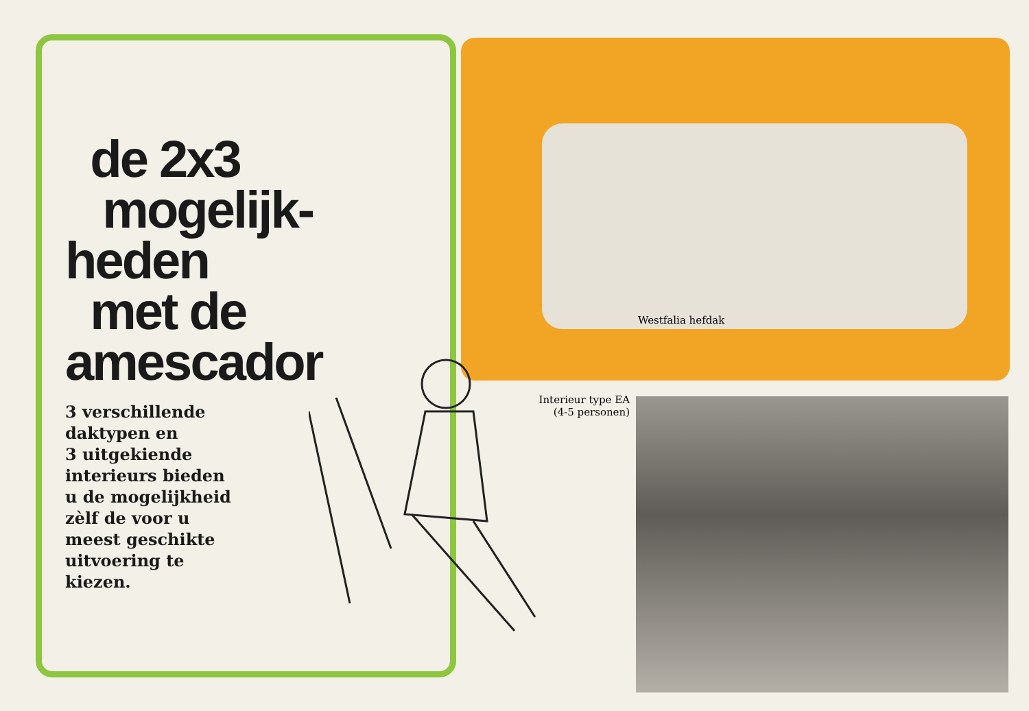de 2x3
mogelijk-
heden
met de
amescador
3 verschillende
daktypen en
3 uitgekiende
interieurs bieden
u de mogelijkheid
zèlf de voor u
meest geschikte
uitvoering te
kiezen.
Westfalia hefdak
Interieur type EA
(4-5 personen)